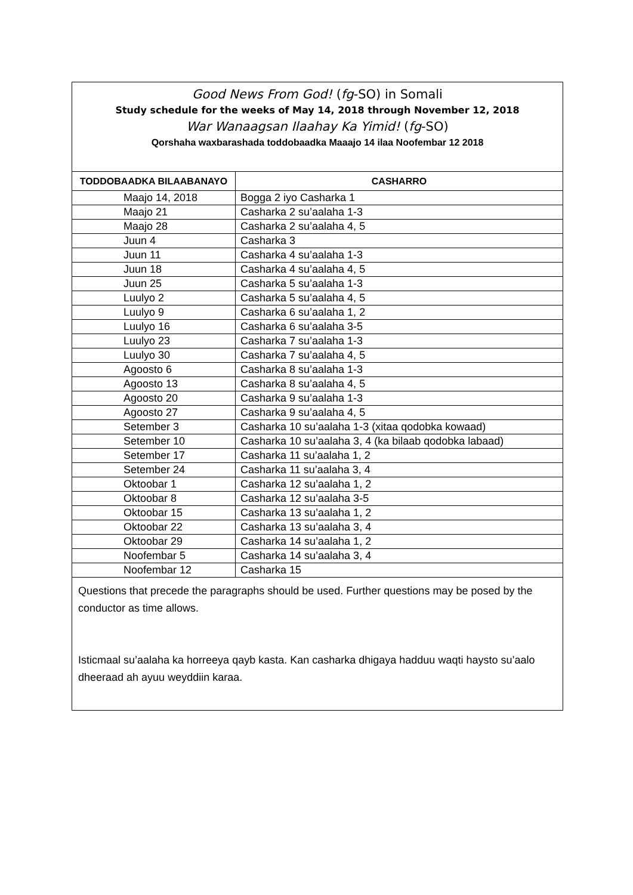| Good News From God! ( fg -SO) in Somali Study schedule for the weeks of May 14, 2018 through November 12, 2018 War Wanaagsan Ilaahay Ka Yimid! ( fg -SO) Qorshaha waxbarashada toddobaadka Maaajo 14 ilaa Noofembar 12 2018 | |
| --- | --- |
| TODDOBAADKA BILAABANAYO | CASHARRO |
| Maajo 14, 2018 | Bogga 2 iyo Casharka 1 |
| Maajo 21 | Casharka 2 su’aalaha 1-3 |
| Maajo 28 | Casharka 2 su’aalaha 4, 5 |
| Juun 4 | Casharka 3 |
| Juun 11 | Casharka 4 su’aalaha 1-3 |
| Juun 18 | Casharka 4 su’aalaha 4, 5 |
| Juun 25 | Casharka 5 su’aalaha 1-3 |
| Luulyo 2 | Casharka 5 su’aalaha 4, 5 |
| Luulyo 9 | Casharka 6 su’aalaha 1, 2 |
| Luulyo 16 | Casharka 6 su’aalaha 3-5 |
| Luulyo 23 | Casharka 7 su’aalaha 1-3 |
| Luulyo 30 | Casharka 7 su’aalaha 4, 5 |
| Agoosto 6 | Casharka 8 su’aalaha 1-3 |
| Agoosto 13 | Casharka 8 su’aalaha 4, 5 |
| Agoosto 20 | Casharka 9 su’aalaha 1-3 |
| Agoosto 27 | Casharka 9 su’aalaha 4, 5 |
| Setember 3 | Casharka 10 su’aalaha 1-3 (xitaa qodobka kowaad) |
| Setember 10 | Casharka 10 su’aalaha 3, 4 (ka bilaab qodobka labaad) |
| Setember 17 | Casharka 11 su’aalaha 1, 2 |
| Setember 24 | Casharka 11 su’aalaha 3, 4 |
| Oktoobar 1 | Casharka 12 su’aalaha 1, 2 |
| Oktoobar 8 | Casharka 12 su’aalaha 3-5 |
| Oktoobar 15 | Casharka 13 su’aalaha 1, 2 |
| Oktoobar 22 | Casharka 13 su’aalaha 3, 4 |
| Oktoobar 29 | Casharka 14 su’aalaha 1, 2 |
| Noofembar 5 | Casharka 14 su’aalaha 3, 4 |
| Noofembar 12 | Casharka 15 |
| Questions that precede the paragraphs should be used. Further questions may be posed by the conductor as time allows. Isticmaal su’aalaha ka horreeya qayb kasta. Kan casharka dhigaya hadduu waqti haysto su’aalo dheeraad ah ayuu weyddiin karaa. | |